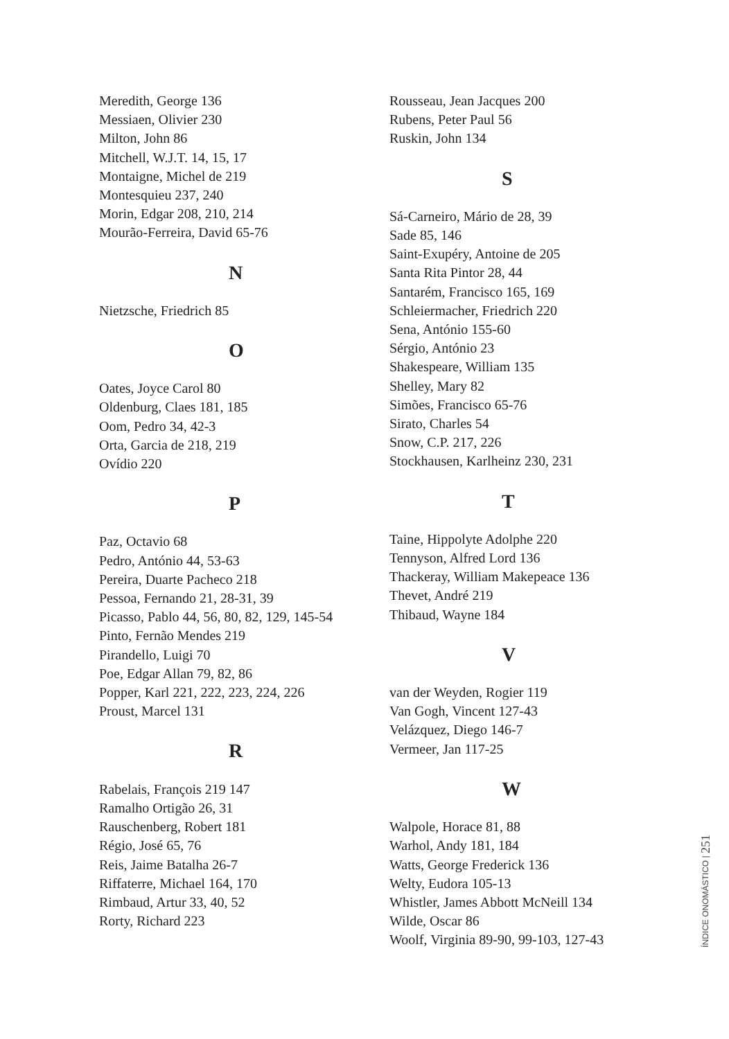Meredith, George 136
Messiaen, Olivier 230
Milton, John 86
Mitchell, W.J.T. 14, 15, 17
Montaigne, Michel de 219
Montesquieu 237, 240
Morin, Edgar 208, 210, 214
Mourão-Ferreira, David 65-76
N
Nietzsche, Friedrich 85
O
Oates, Joyce Carol 80
Oldenburg, Claes 181, 185
Oom, Pedro 34, 42-3
Orta, Garcia de 218, 219
Ovídio 220
P
Paz, Octavio 68
Pedro, António 44, 53-63
Pereira, Duarte Pacheco 218
Pessoa, Fernando 21, 28-31, 39
Picasso, Pablo 44, 56, 80, 82, 129, 145-54
Pinto, Fernão Mendes 219
Pirandello, Luigi 70
Poe, Edgar Allan 79, 82, 86
Popper, Karl 221, 222, 223, 224, 226
Proust, Marcel 131
R
Rabelais, François 219 147
Ramalho Ortigão 26, 31
Rauschenberg, Robert 181
Régio, José 65, 76
Reis, Jaime Batalha 26-7
Riffaterre, Michael 164, 170
Rimbaud, Artur 33, 40, 52
Rorty, Richard 223
Rousseau, Jean Jacques 200
Rubens, Peter Paul 56
Ruskin, John 134
S
Sá-Carneiro, Mário de 28, 39
Sade 85, 146
Saint-Exupéry, Antoine de 205
Santa Rita Pintor 28, 44
Santarém, Francisco 165, 169
Schleiermacher, Friedrich 220
Sena, António 155-60
Sérgio, António 23
Shakespeare, William 135
Shelley, Mary 82
Simões, Francisco 65-76
Sirato, Charles 54
Snow, C.P. 217, 226
Stockhausen, Karlheinz 230, 231
T
Taine, Hippolyte Adolphe 220
Tennyson, Alfred Lord 136
Thackeray, William Makepeace 136
Thevet, André 219
Thibaud, Wayne 184
V
van der Weyden, Rogier 119
Van Gogh, Vincent 127-43
Velázquez, Diego 146-7
Vermeer, Jan 117-25
W
Walpole, Horace 81, 88
Warhol, Andy 181, 184
Watts, George Frederick 136
Welty, Eudora 105-13
Whistler, James Abbott McNeill 134
Wilde, Oscar 86
Woolf, Virginia 89-90, 99-103, 127-43
ÍNDICE ONOMÁSTICO | 251